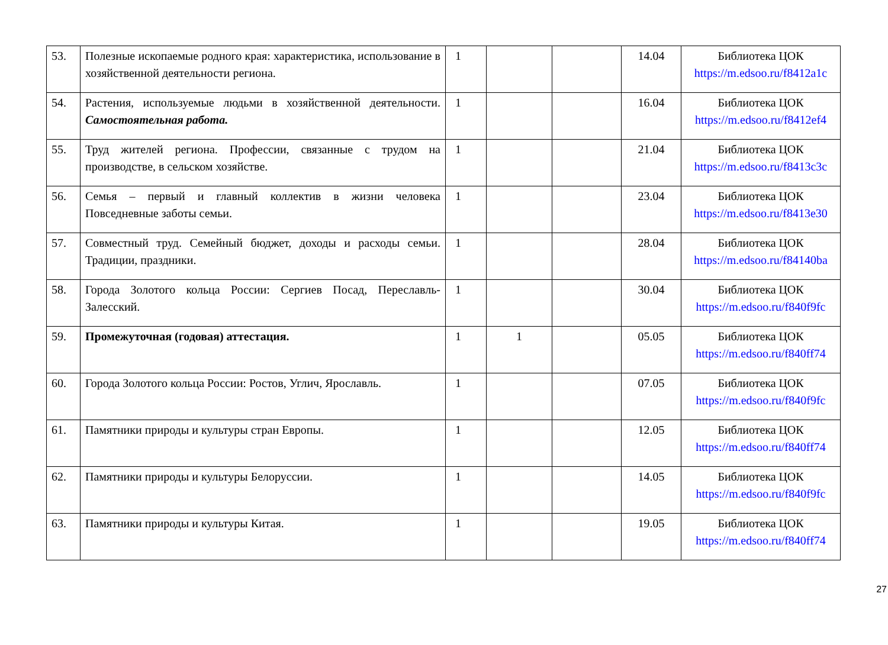| 53. | Полезные ископаемые родного края: характеристика, использование в хозяйственной деятельности региона. | 1 | | | 14.04 | Библиотека ЦОК https://m.edsoo.ru/f8412a1c |
| 54. | Растения, используемые людьми в хозяйственной деятельности. Самостоятельная работа. | 1 | | | 16.04 | Библиотека ЦОК https://m.edsoo.ru/f8412ef4 |
| 55. | Труд жителей региона. Профессии, связанные с трудом на производстве, в сельском хозяйстве. | 1 | | | 21.04 | Библиотека ЦОК https://m.edsoo.ru/f8413c3c |
| 56. | Семья – первый и главный коллектив в жизни человека Повседневные заботы семьи. | 1 | | | 23.04 | Библиотека ЦОК https://m.edsoo.ru/f8413e30 |
| 57. | Совместный труд. Семейный бюджет, доходы и расходы семьи. Традиции, праздники. | 1 | | | 28.04 | Библиотека ЦОК https://m.edsoo.ru/f84140ba |
| 58. | Города Золотого кольца России: Сергиев Посад, Переславль-Залесский. | 1 | | | 30.04 | Библиотека ЦОК https://m.edsoo.ru/f840f9fc |
| 59. | Промежуточная (годовая) аттестация. | 1 | 1 | | 05.05 | Библиотека ЦОК https://m.edsoo.ru/f840ff74 |
| 60. | Города Золотого кольца России: Ростов, Углич, Ярославль. | 1 | | | 07.05 | Библиотека ЦОК https://m.edsoo.ru/f840f9fc |
| 61. | Памятники природы и культуры стран Европы. | 1 | | | 12.05 | Библиотека ЦОК https://m.edsoo.ru/f840ff74 |
| 62. | Памятники природы и культуры Белоруссии. | 1 | | | 14.05 | Библиотека ЦОК https://m.edsoo.ru/f840f9fc |
| 63. | Памятники природы и культуры Китая. | 1 | | | 19.05 | Библиотека ЦОК https://m.edsoo.ru/f840ff74 |
27